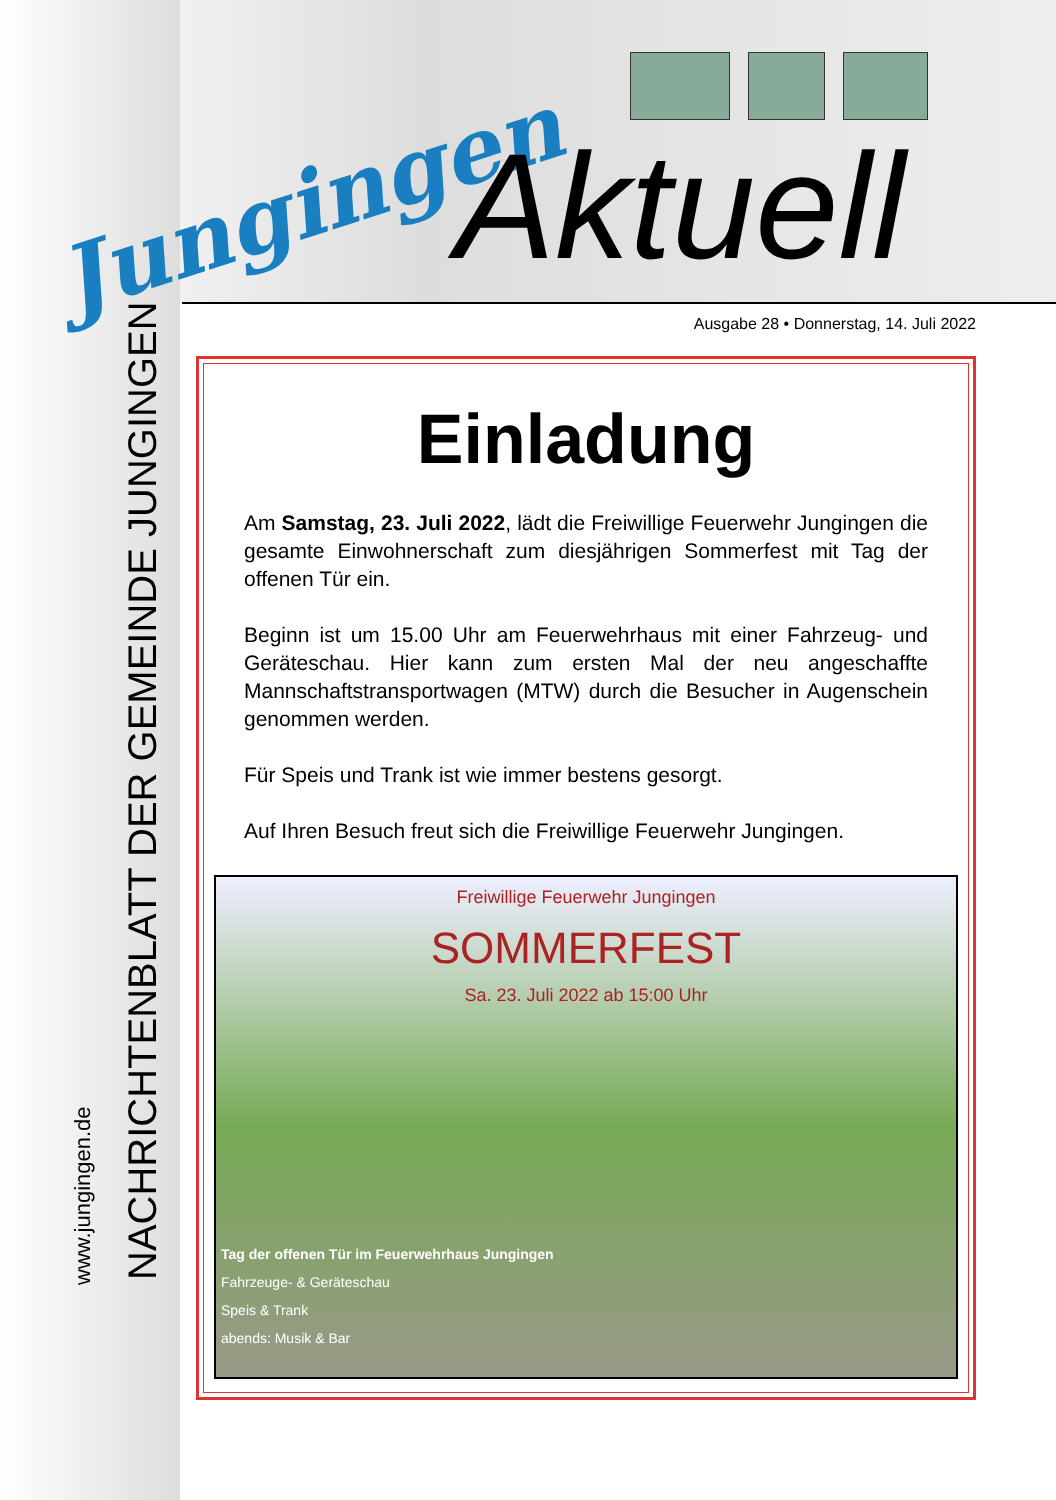Jungingen Aktuell
NACHRICHTENBLATT DER GEMEINDE JUNGINGEN
www.jungingen.de
Ausgabe 28 • Donnerstag, 14. Juli 2022
Einladung
Am Samstag, 23. Juli 2022, lädt die Freiwillige Feuerwehr Jungingen die gesamte Einwohnerschaft zum diesjährigen Sommerfest mit Tag der offenen Tür ein.
Beginn ist um 15.00 Uhr am Feuerwehrhaus mit einer Fahrzeug- und Geräteschau. Hier kann zum ersten Mal der neu angeschaffte Mannschaftstransportwagen (MTW) durch die Besucher in Augenschein genommen werden.
Für Speis und Trank ist wie immer bestens gesorgt.
Auf Ihren Besuch freut sich die Freiwillige Feuerwehr Jungingen.
Freiwillige Feuerwehr Jungingen
SOMMERFEST
Sa. 23. Juli 2022 ab 15:00 Uhr
Tag der offenen Tür im Feuerwehrhaus Jungingen
Fahrzeuge- & Geräteschau
Speis & Trank
abends: Musik & Bar